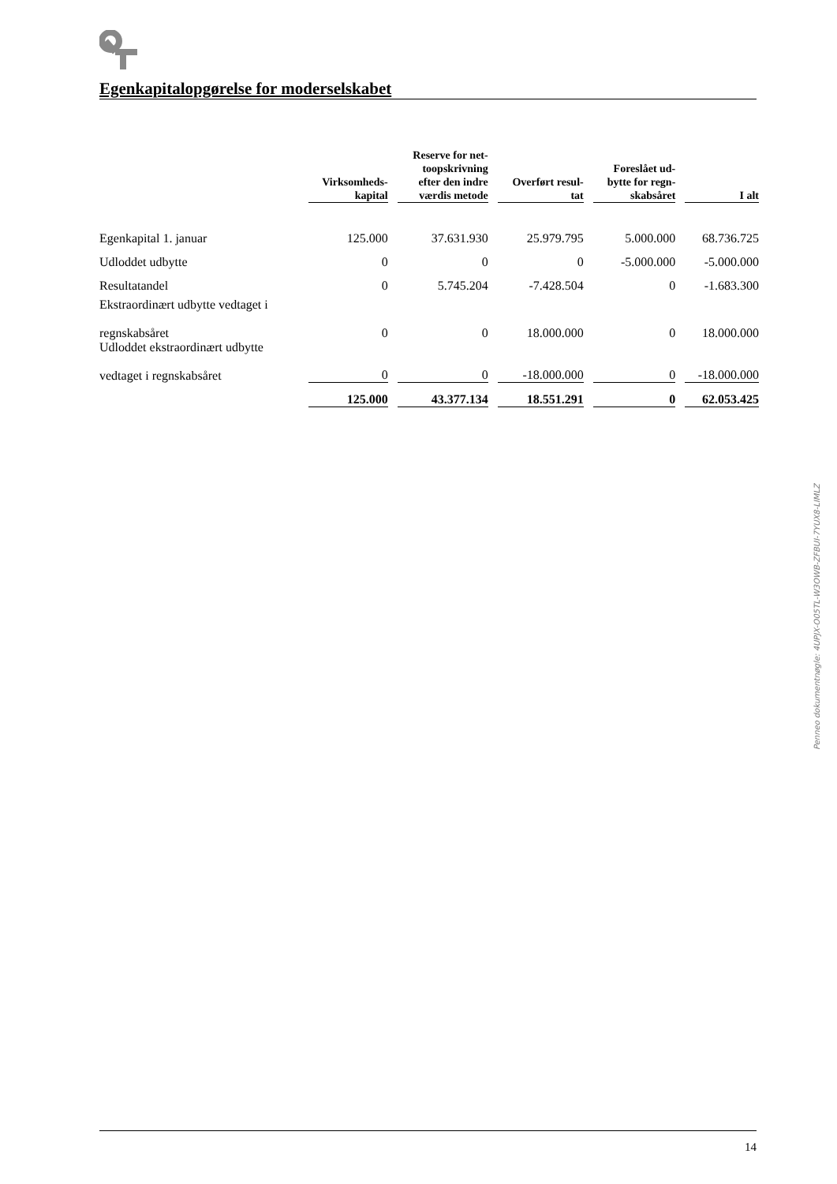Egenkapitalopgørelse for moderselskabet
| | Virksomheds- kapital | Reserve for net- toopskrivning efter den indre værdis metode | Overført resul- tat | Foreslået ud- bytte for regn- skabsåret | I alt |
| --- | --- | --- | --- | --- | --- |
| Egenkapital 1. januar | 125.000 | 37.631.930 | 25.979.795 | 5.000.000 | 68.736.725 |
| Udloddet udbytte | 0 | 0 | 0 | -5.000.000 | -5.000.000 |
| Resultatandel | 0 | 5.745.204 | -7.428.504 | 0 | -1.683.300 |
| Ekstraordinært udbytte vedtaget i regnskabsåret | 0 | 0 | 18.000.000 | 0 | 18.000.000 |
| Udloddet ekstraordinært udbytte vedtaget i regnskabsåret | 0 | 0 | -18.000.000 | 0 | -18.000.000 |
| | 125.000 | 43.377.134 | 18.551.291 | 0 | 62.053.425 |
Penneo dokumentnøgle: 4UPJX-O05TL-W3OWB-ZFBUI-7YUX8-LIMLZ
14